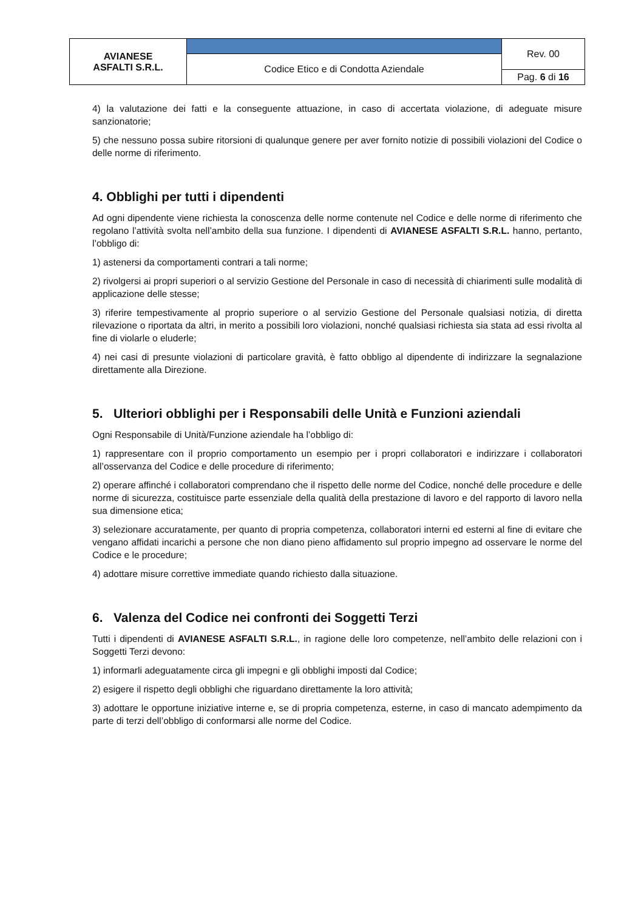| AVIANESE ASFALTI S.R.L. | | Rev. 00 |
| | Codice Etico e di Condotta Aziendale | |
| | | Pag. 6 di 16 |
4) la valutazione dei fatti e la conseguente attuazione, in caso di accertata violazione, di adeguate misure sanzionatorie;
5) che nessuno possa subire ritorsioni di qualunque genere per aver fornito notizie di possibili violazioni del Codice o delle norme di riferimento.
4. Obblighi per tutti i dipendenti
Ad ogni dipendente viene richiesta la conoscenza delle norme contenute nel Codice e delle norme di riferimento che regolano l’attività svolta nell’ambito della sua funzione. I dipendenti di AVIANESE ASFALTI S.R.L. hanno, pertanto, l’obbligo di:
1) astenersi da comportamenti contrari a tali norme;
2) rivolgersi ai propri superiori o al servizio Gestione del Personale in caso di necessità di chiarimenti sulle modalità di applicazione delle stesse;
3) riferire tempestivamente al proprio superiore o al servizio Gestione del Personale qualsiasi notizia, di diretta rilevazione o riportata da altri, in merito a possibili loro violazioni, nonché qualsiasi richiesta sia stata ad essi rivolta al fine di violarle o eluderle;
4) nei casi di presunte violazioni di particolare gravità, è fatto obbligo al dipendente di indirizzare la segnalazione direttamente alla Direzione.
5. Ulteriori obblighi per i Responsabili delle Unità e Funzioni aziendali
Ogni Responsabile di Unità/Funzione aziendale ha l’obbligo di:
1) rappresentare con il proprio comportamento un esempio per i propri collaboratori e indirizzare i collaboratori all’osservanza del Codice e delle procedure di riferimento;
2) operare affinché i collaboratori comprendano che il rispetto delle norme del Codice, nonché delle procedure e delle norme di sicurezza, costituisce parte essenziale della qualità della prestazione di lavoro e del rapporto di lavoro nella sua dimensione etica;
3) selezionare accuratamente, per quanto di propria competenza, collaboratori interni ed esterni al fine di evitare che vengano affidati incarichi a persone che non diano pieno affidamento sul proprio impegno ad osservare le norme del Codice e le procedure;
4) adottare misure correttive immediate quando richiesto dalla situazione.
6. Valenza del Codice nei confronti dei Soggetti Terzi
Tutti i dipendenti di AVIANESE ASFALTI S.R.L., in ragione delle loro competenze, nell’ambito delle relazioni con i Soggetti Terzi devono:
1) informarli adeguatamente circa gli impegni e gli obblighi imposti dal Codice;
2) esigere il rispetto degli obblighi che riguardano direttamente la loro attività;
3) adottare le opportune iniziative interne e, se di propria competenza, esterne, in caso di mancato adempimento da parte di terzi dell’obbligo di conformarsi alle norme del Codice.